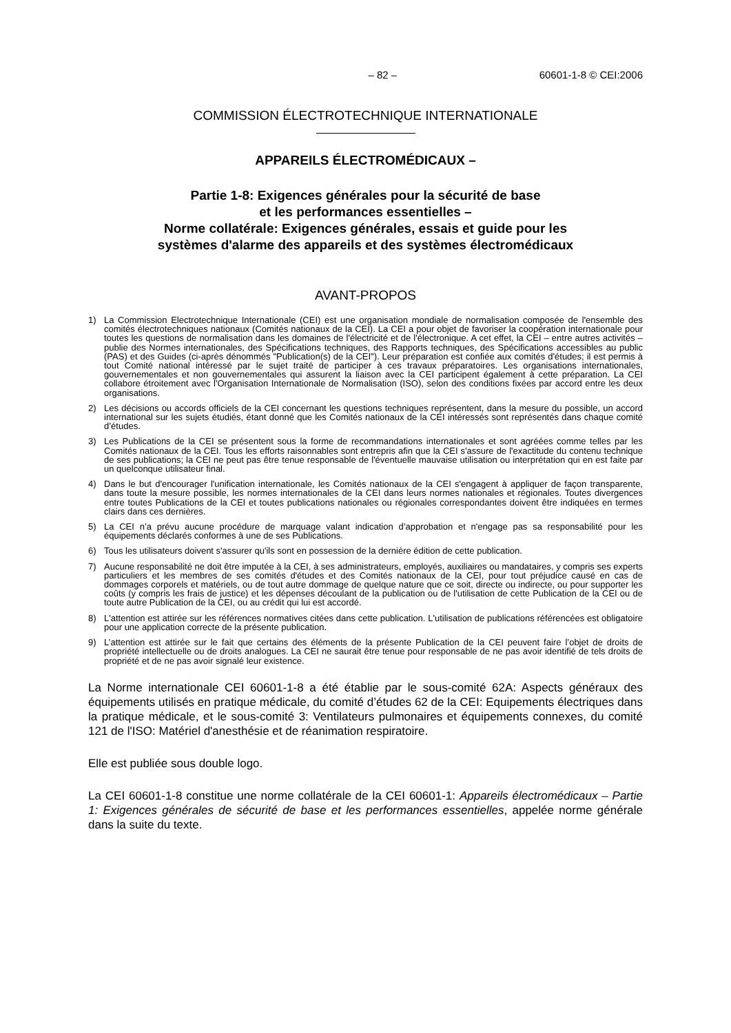– 82 – 60601-1-8 © CEI:2006
COMMISSION ÉLECTROTECHNIQUE INTERNATIONALE
APPAREILS ÉLECTROMÉDICAUX –
Partie 1-8: Exigences générales pour la sécurité de base
et les performances essentielles –
Norme collatérale: Exigences générales, essais et guide pour les
systèmes d'alarme des appareils et des systèmes électromédicaux
AVANT-PROPOS
1) La Commission Electrotechnique Internationale (CEI) est une organisation mondiale de normalisation composée de l'ensemble des comités électrotechniques nationaux (Comités nationaux de la CEI). La CEI a pour objet de favoriser la coopération internationale pour toutes les questions de normalisation dans les domaines de l'électricité et de l'électronique. A cet effet, la CEI – entre autres activités – publie des Normes internationales, des Spécifications techniques, des Rapports techniques, des Spécifications accessibles au public (PAS) et des Guides (ci-après dénommés "Publication(s) de la CEI"). Leur préparation est confiée aux comités d'études; il est permis à tout Comité national intéressé par le sujet traité de participer à ces travaux préparatoires. Les organisations internationales, gouvernementales et non gouvernementales qui assurent la liaison avec la CEI participent également à cette préparation. La CEI collabore étroitement avec l'Organisation Internationale de Normalisation (ISO), selon des conditions fixées par accord entre les deux organisations.
2) Les décisions ou accords officiels de la CEI concernant les questions techniques représentent, dans la mesure du possible, un accord international sur les sujets étudiés, étant donné que les Comités nationaux de la CEI intéressés sont représentés dans chaque comité d’études.
3) Les Publications de la CEI se présentent sous la forme de recommandations internationales et sont agréées comme telles par les Comités nationaux de la CEI. Tous les efforts raisonnables sont entrepris afin que la CEI s'assure de l'exactitude du contenu technique de ses publications; la CEI ne peut pas être tenue responsable de l'éventuelle mauvaise utilisation ou interprétation qui en est faite par un quelconque utilisateur final.
4) Dans le but d'encourager l'unification internationale, les Comités nationaux de la CEI s'engagent à appliquer de façon transparente, dans toute la mesure possible, les normes internationales de la CEI dans leurs normes nationales et régionales. Toutes divergences entre toutes Publications de la CEI et toutes publications nationales ou régionales correspondantes doivent être indiquées en termes clairs dans ces dernières.
5) La CEI n’a prévu aucune procédure de marquage valant indication d’approbation et n'engage pas sa responsabilité pour les équipements déclarés conformes à une de ses Publications.
6) Tous les utilisateurs doivent s'assurer qu'ils sont en possession de la dernière édition de cette publication.
7) Aucune responsabilité ne doit être imputée à la CEI, à ses administrateurs, employés, auxiliaires ou mandataires, y compris ses experts particuliers et les membres de ses comités d'études et des Comités nationaux de la CEI, pour tout préjudice causé en cas de dommages corporels et matériels, ou de tout autre dommage de quelque nature que ce soit, directe ou indirecte, ou pour supporter les coûts (y compris les frais de justice) et les dépenses découlant de la publication ou de l'utilisation de cette Publication de la CEI ou de toute autre Publication de la CEI, ou au crédit qui lui est accordé.
8) L'attention est attirée sur les références normatives citées dans cette publication. L'utilisation de publications référencées est obligatoire pour une application correcte de la présente publication.
9) L’attention est attirée sur le fait que certains des éléments de la présente Publication de la CEI peuvent faire l’objet de droits de propriété intellectuelle ou de droits analogues. La CEI ne saurait être tenue pour responsable de ne pas avoir identifié de tels droits de propriété et de ne pas avoir signalé leur existence.
La Norme internationale CEI 60601-1-8 a été établie par le sous-comité 62A: Aspects généraux des équipements utilisés en pratique médicale, du comité d’études 62 de la CEI: Equipements électriques dans la pratique médicale, et le sous-comité 3: Ventilateurs pulmonaires et équipements connexes, du comité 121 de l'ISO: Matériel d'anesthésie et de réanimation respiratoire.
Elle est publiée sous double logo.
La CEI 60601-1-8 constitue une norme collatérale de la CEI 60601-1: Appareils électromédicaux – Partie 1: Exigences générales de sécurité de base et les performances essentielles, appelée norme générale dans la suite du texte.